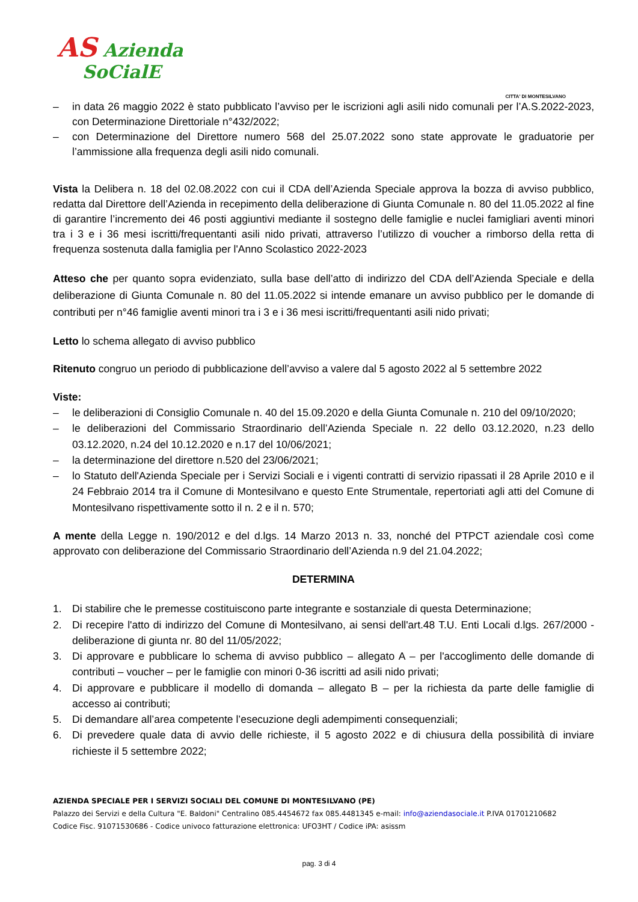AS Azienda
SoCialE
CITTA' DI MONTESILVANO
– in data 26 maggio 2022 è stato pubblicato l’avviso per le iscrizioni agli asili nido comunali per l’A.S.2022-2023, con Determinazione Direttoriale n°432/2022;
– con Determinazione del Direttore numero 568 del 25.07.2022 sono state approvate le graduatorie per l’ammissione alla frequenza degli asili nido comunali.
Vista la Delibera n. 18 del 02.08.2022 con cui il CDA dell’Azienda Speciale approva la bozza di avviso pubblico, redatta dal Direttore dell’Azienda in recepimento della deliberazione di Giunta Comunale n. 80 del 11.05.2022 al fine di garantire l’incremento dei 46 posti aggiuntivi mediante il sostegno delle famiglie e nuclei famigliari aventi minori tra i 3 e i 36 mesi iscritti/frequentanti asili nido privati, attraverso l’utilizzo di voucher a rimborso della retta di frequenza sostenuta dalla famiglia per l'Anno Scolastico 2022-2023
Atteso che per quanto sopra evidenziato, sulla base dell’atto di indirizzo del CDA dell’Azienda Speciale e della deliberazione di Giunta Comunale n. 80 del 11.05.2022 si intende emanare un avviso pubblico per le domande di contributi per n°46 famiglie aventi minori tra i 3 e i 36 mesi iscritti/frequentanti asili nido privati;
Letto lo schema allegato di avviso pubblico
Ritenuto congruo un periodo di pubblicazione dell’avviso a valere dal 5 agosto 2022 al 5 settembre 2022
Viste:
– le deliberazioni di Consiglio Comunale n. 40 del 15.09.2020 e della Giunta Comunale n. 210 del 09/10/2020;
– le deliberazioni del Commissario Straordinario dell’Azienda Speciale n. 22 dello 03.12.2020, n.23 dello 03.12.2020, n.24 del 10.12.2020 e n.17 del 10/06/2021;
– la determinazione del direttore n.520 del 23/06/2021;
– lo Statuto dell'Azienda Speciale per i Servizi Sociali e i vigenti contratti di servizio ripassati il 28 Aprile 2010 e il 24 Febbraio 2014 tra il Comune di Montesilvano e questo Ente Strumentale, repertoriati agli atti del Comune di Montesilvano rispettivamente sotto il n. 2 e il n. 570;
A mente della Legge n. 190/2012 e del d.lgs. 14 Marzo 2013 n. 33, nonché del PTPCT aziendale così come approvato con deliberazione del Commissario Straordinario dell’Azienda n.9 del 21.04.2022;
DETERMINA
1. Di stabilire che le premesse costituiscono parte integrante e sostanziale di questa Determinazione;
2. Di recepire l'atto di indirizzo del Comune di Montesilvano, ai sensi dell'art.48 T.U. Enti Locali d.lgs. 267/2000 - deliberazione di giunta nr. 80 del 11/05/2022;
3. Di approvare e pubblicare lo schema di avviso pubblico – allegato A – per l'accoglimento delle domande di contributi – voucher – per le famiglie con minori 0-36 iscritti ad asili nido privati;
4. Di approvare e pubblicare il modello di domanda – allegato B – per la richiesta da parte delle famiglie di accesso ai contributi;
5. Di demandare all’area competente l’esecuzione degli adempimenti consequenziali;
6. Di prevedere quale data di avvio delle richieste, il 5 agosto 2022 e di chiusura della possibilità di inviare richieste il 5 settembre 2022;
AZIENDA SPECIALE PER I SERVIZI SOCIALI DEL COMUNE DI MONTESILVANO (PE)
Palazzo dei Servizi e della Cultura "E. Baldoni" Centralino 085.4454672 fax 085.4481345 e-mail: info@aziendasociale.it P.IVA 01701210682
Codice Fisc. 91071530686 - Codice univoco fatturazione elettronica: UFO3HT / Codice iPA: asissm
pag. 3 di 4